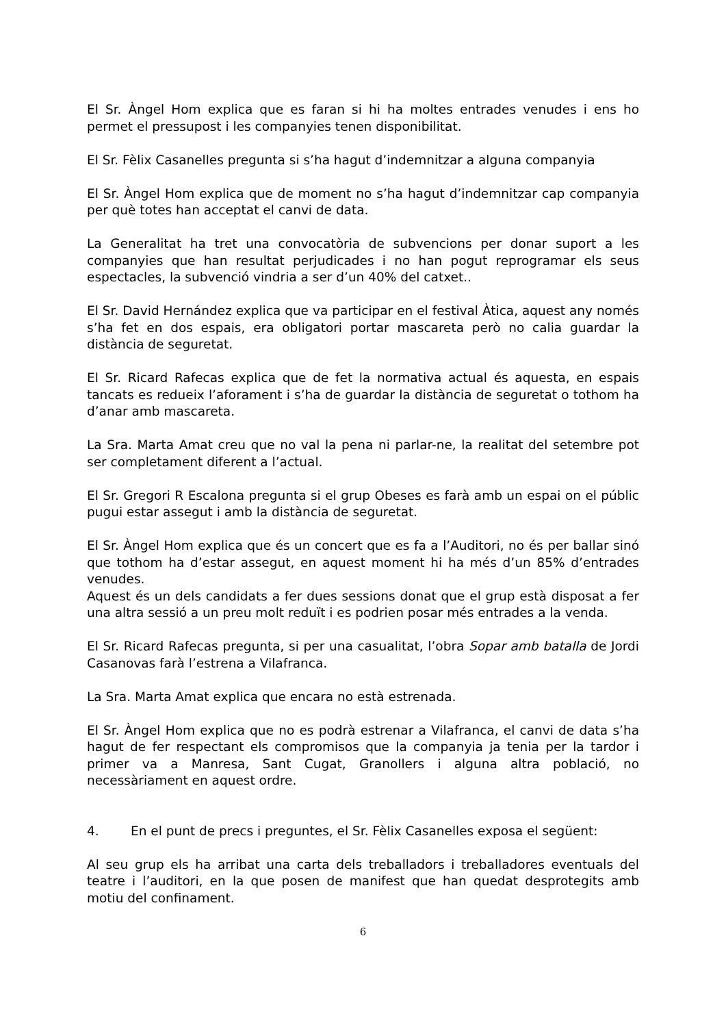El Sr. Àngel Hom explica que es faran si hi ha moltes entrades venudes i ens ho permet el pressupost i les companyies tenen disponibilitat.
El Sr. Fèlix Casanelles pregunta si s’ha hagut d’indemnitzar a alguna companyia
El Sr. Àngel Hom explica que de moment no s’ha hagut d’indemnitzar cap companyia per què totes han acceptat el canvi de data.
La Generalitat ha tret una convocatòria de subvencions per donar suport a les companyies que han resultat perjudicades i no han pogut reprogramar els seus espectacles, la subvenció vindria a ser d’un 40% del catxet..
El Sr. David Hernández explica que va participar en el festival Àtica, aquest any només s’ha fet en dos espais, era obligatori portar mascareta però no calia guardar la distància de seguretat.
El Sr. Ricard Rafecas explica que de fet la normativa actual és aquesta, en espais tancats es redueix l’aforament i s’ha de guardar la distància de seguretat o tothom ha d’anar amb mascareta.
La Sra. Marta Amat creu que no val la pena ni parlar-ne, la realitat del setembre pot ser completament diferent a l’actual.
El Sr. Gregori R Escalona pregunta si el grup Obeses es farà amb un espai on el públic pugui estar assegut i amb la distància de seguretat.
El Sr. Àngel Hom explica que és un concert que es fa a l’Auditori, no és per ballar sinó que tothom ha d’estar assegut, en aquest moment hi ha més d’un 85% d’entrades venudes.
Aquest és un dels candidats a fer dues sessions donat que el grup està disposat a fer una altra sessió a un preu molt reduït i es podrien posar més entrades a la venda.
El Sr. Ricard Rafecas pregunta, si per una casualitat, l’obra Sopar amb batalla de Jordi Casanovas farà l’estrena a Vilafranca.
La Sra. Marta Amat explica que encara no està estrenada.
El Sr. Àngel Hom explica que no es podrà estrenar a Vilafranca, el canvi de data s’ha hagut de fer respectant els compromisos que la companyia ja tenia per la tardor i primer va a Manresa, Sant Cugat, Granollers i alguna altra població, no necessàriament en aquest ordre.
4. En el punt de precs i preguntes, el Sr. Fèlix Casanelles exposa el següent:
Al seu grup els ha arribat una carta dels treballadors i treballadores eventuals del teatre i l’auditori, en la que posen de manifest que han quedat desprotegits amb motiu del confinament.
6